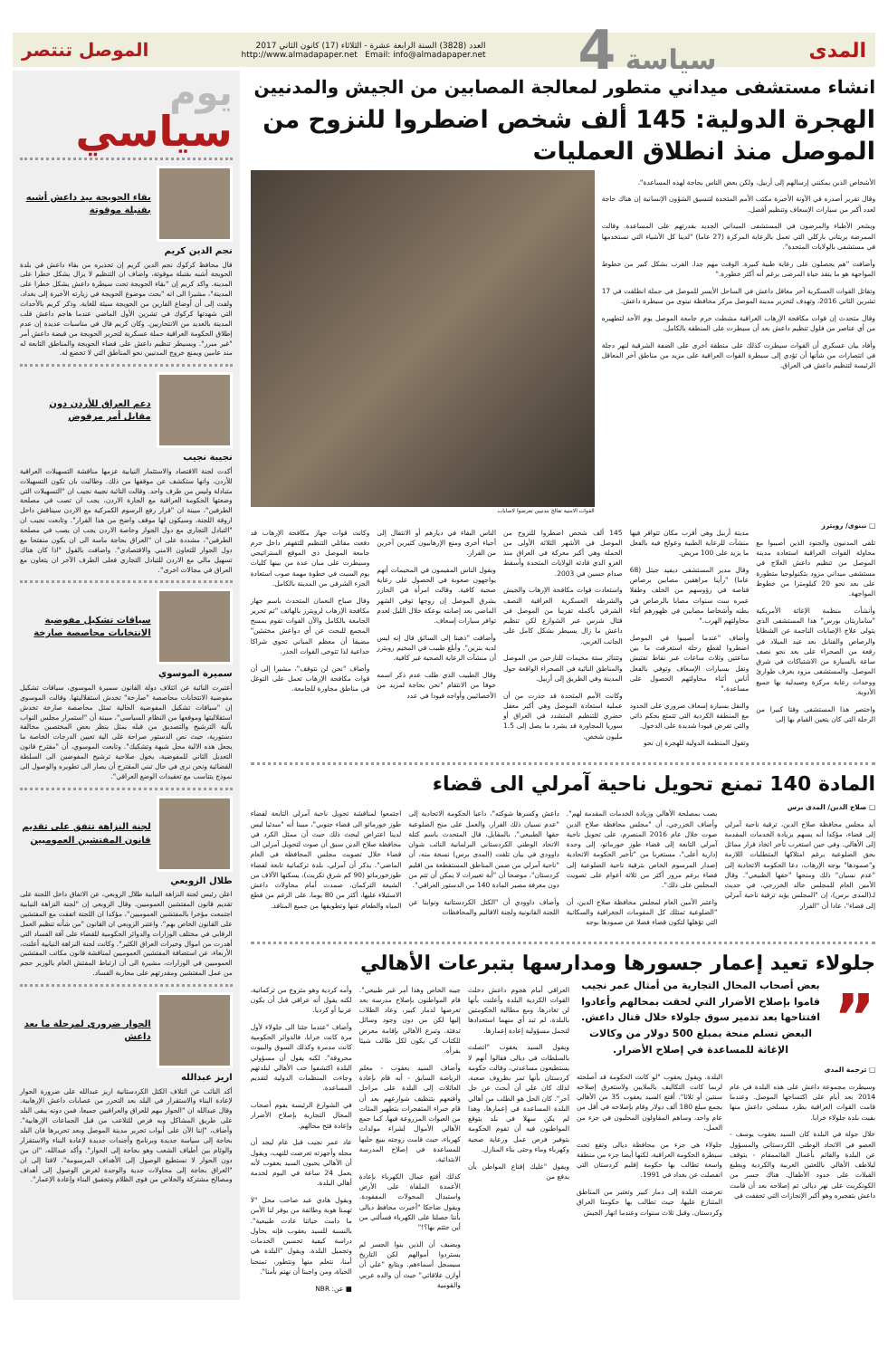المدى سياسة 4 العدد (3828) السنة الرابعة عشرة - الثلاثاء (17) كانون الثاني 2017
http://www.almadapaper.net Email: info@almadapaper.net الموصل تنتصر
انشاء مستشفى ميداني متطور لمعالجة المصابين من الجيش والمدنيين
الهجرة الدولية: 145 ألف شخص اضطروا للنزوح من الموصل منذ انطلاق العمليات
الأشخاص الذين يمكنني إرسالهم إلى أربيل، ولكن بعض الناس بحاجة لهذه المساعدة".
وقال تقرير أصدره في الآونة الأخيرة مكتب الأمم المتحدة لتنسيق الشؤون الإنسانية إن هناك حاجة لعدد أكبر من سيارات الإسعاف وتنظيم أفضل.
ويشعر الأطباء والمرضون في المستشفى الميداني الجديد بقدرتهم على المساعدة. وقالت الممرضة بريتاني باركلي التي تعمل بالرعاية المركزة (27 عاما) "لدينا كل الأشياء التي نستخدمها في مستشفى بالولايات المتحدة".
وأضافت "هم يحصلون على رعاية طبية كبيرة. الوقت مهم جدا. القرب بشكل كبير من خطوط المواجهة هو ما ينقذ حياة المرضى برغم أنه أكثر خطورة."
وتقاتل القوات العسكرية آخر معاقل داعش في الساحل الأيسر للموصل في حملة انطلقت في 17 تشرين الثاني 2016، وتهدف لتحرير مدينة الموصل مركز محافظة نينوى من سيطرة داعش.
وقال متحدث إن قوات مكافحة الإرهاب العراقية مشطت حرم جامعة الموصل يوم الأحد لتطهيره من أي عناصر من فلول تنظيم داعش بعد أن سيطرت على المنطقة بالكامل.
وأفاد بيان عسكري أن القوات سيطرت كذلك على منطقة أخرى على الضفة الشرقية لنهر دجلة في انتصارات من شأنها أن تؤدي إلى سيطرة القوات العراقية على مزيد من مناطق آخر المعاقل الرئيسة لتنظيم داعش في العراق.
القوات الامنية تعالج مدنيين تعرضوا لاصابات
□ نينوى/ رويترز
تلقى المدنيون والجنود الذين أصيبوا مع محاولة القوات العراقية استعادة مدينة الموصل من تنظيم داعش العلاج في مستشفى ميداني مزود بتكنولوجيا متطورة على بعد نحو 20 كيلومترا من خطوط المواجهة.
وأنشأت منظمة الإغاثة الأمريكية "ساماريتان بورس" هذا المستشفى الذي يتولى علاج الإصابات الناجمة عن الشظايا والرصاص والقنابل بعد عيد الميلاد في رقعة من الصحراء على بعد نحو نصف ساعة بالسيارة من الاشتباكات في شرق الموصل. والمستشفى مزود بغرف طوارئ ووحدات رعاية مركزة وصيدلية بها جميع الأدوية.
واختصر هذا المستشفى وقتا كبيرا من الرحلة التي كان يتعين القيام بها إلى
مدينة أربيل وهي أقرب مكان تتوافر فيها منشآت للرعاية الطبية وعولج فيه بالفعل ما يزيد على 100 مريض.
وقال مدير المستشفى ديفيد جيتل (68 عاما) "رأينا مراهقين مصابين برصاص قناصة في رؤوسهم من الخلف وطفلا عمره ست سنوات مصابا بالرصاص في بطنه وأشخاصا مصابين في ظهورهم أثناء محاولتهم الهرب."
وأضاف "عندما أصيبوا في الموصل اضطروا لقطع رحلة استغرقت ما بين ساعتين وثلاث ساعات عبر نقاط تفتيش ونقل بسيارات الإسعاف وتوفي بالفعل أناس أثناء محاولتهم الحصول على مساعدة."
والنقل بسيارة إسعاف ضروري على الحدود مع المنطقة الكردية التي تتمتع بحكم ذاتي والتي تفرض قيودا شديدة على الدخول.
وتقول المنظمة الدولية للهجرة إن نحو
145 ألف شخص اضطروا للنزوح من الموصل في الأشهر الثلاثة الأولى من الحملة وهي أكبر معركة في العراق منذ الغزو الذي قادته الولايات المتحدة وأسقط صدام حسين في 2003.
واستعادت قوات مكافحة الإرهاب والجيش والشرطة العسكرية العراقية النصف الشرقي بأكمله تقريبا من الموصل في قتال شرس عبر الشوارع لكن تنظيم داعش ما زال يسيطر بشكل كامل على الجانب الغربي.
وتتناثر ستة مخيمات للنازحين من الموصل والمناطق النائية في الصحراء الواقعة حول المدينة وفي الطريق إلى أربيل.
وكانت الأمم المتحدة قد حذرت من أن عملية استعادة الموصل وهي أكبر معقل حضري للتنظيم المتشدد في العراق أو سوريا المجاورة قد يشرد ما يصل إلى 1.5 مليون شخص.
الناس البقاء في ديارهم أو الانتقال إلى أحياء أخرى ومنع الإرهابيون كثيرين آخرين من الفرار.
ويقول الناس المقيمون في المخيمات أنهم يواجهون صعوبة في الحصول على رعاية صحية كافية. وقالت امرأة في الخازر بشرق الموصل إن زوجها توفي الشهر الماضي بعد إصابته بوعكة خلال الليل لعدم توافر سيارات إسعاف.
وأضافت "ذهبنا إلى السائق قال إنه ليس لديه بنزين". وأبلغ طبيب في المخيم رويترز أن منشآت الرعاية الصحية غير كافية.
وقال الطبيب الذي طلب عدم ذكر اسمه خوفا من الانتقام "نحن بحاجة لمزيد من الأخصائيين وأواجه قيودا في عدد
وكانت قوات جهاز مكافحة الإرهاب قد دفعت مقاتلي التنظيم للتقهقر داخل حرم جامعة الموصل ذي الموقع الستراتيجي وسيطرت على مبان عدة من بينها كليات يوم السبت في خطوة مهمة صوب استعادة الجزء الشرقي من المدينة بالكامل.
وقال صباح النعمان المتحدث باسم جهاز مكافحة الإرهاب لرويترز بالهاتف "تم تحرير الجامعة بالكامل والآن القوات تقوم بمسح المجمع للبحث عن أي دواعش مختبئين" مضيفا أن معظم المباني تحوي شراكا خداعية لذا تتوخى القوات الحذر.
وأضاف "نحن لن نتوقف"، مشيرا إلى أن قوات مكافحة الإرهاب تعمل على التوغل في مناطق مجاورة للجامعة.
المادة 140 تمنع تحويل ناحية آمرلي الى قضاء
□ صلاح الدين/ المدى برس
أيد مجلس محافظة صلاح الدين، ترقية ناحية آمرلي إلى قضاء، مؤكدا أنه يسهم بزيادة الخدمات المقدمة إلى الأهالي. وفي حين استغرب تأخر اتخاذ قرار مماثل بحق الضلوعية برغم امتلاكها المتطلبات اللازمة و"صمودها" بوجه الإرهاب، دعا الحكومة الاتحادية إلى "عدم نسيان" ذلك ومنحها "حقها الطبيعي". وقال الأمين العام للمجلس خالد الخزرجي، في حديث لـ(المدى برس)، إن "المجلس يؤيد ترقية ناحية آمرلي إلى قضاء"، عادا أن "القرار
يصب بمصلحة الأهالي وزيادة الخدمات المقدمة لهم". وأضاف الخزرجي، أن "مجلس محافظة صلاح الدين صوت خلال عام 2016 المنصرم، على تحويل ناحية آمرلي التابعة إلى قضاء طوز خورماتو، إلى وحدة إدارية أعلى"، مستغربا من "تأخير الحكومة الاتحادية إصدار المرسوم الخاص بترقية ناحية الضلوعية إلى قضاء برغم مرور أكثر من ثلاثة أعوام على تصويت المجلس على ذلك".
واعتبر الأمين العام لمجلس محافظة صلاح الدين، أن "الضلوعية تمتلك كل المقومات الجغرافية والسكانية التي تؤهلها لتكون قضاء فضلا عن صمودها بوجه
داعش وكسرها شوكته"، داعيا الحكومة الاتحادية إلى "عدم نسيان ذلك القرار، والعمل على منح الضلوعية حقها الطبيعي". بالمقابل، قال المتحدث باسم كتلة الاتحاد الوطني الكردستاني البرلمانية النائب شوان داوودي في بيان تلقت (المدى برس) نسخة منه، أن "ناحية آمرلي من ضمن المناطق المستقطعة من اقليم كردستان"، موضحا أن "أية تغييرات لا يمكن أن تتم من دون معرفة مصير المادة 140 من الدستور العراقي".
وأضاف داوودي أن "الكتل الكردستانية ونوابنا عن اللجنة القانونية ولجنة الاقاليم والمحافظات
اجتمعوا لمناقشة تحويل ناحية آمرلي التابعة لقضاء طوز خورماتو الى قضاء جنوبي"، مبينا أنه "مبدئيا ليس لدينا اعتراض لبحث ذلك حيث أن ممثل الكرد في محافظة صلاح الدين سبق أن صوت لتحويل آمرلي الى قضاء خلال تصويت مجلس المحافظة في العام الماضي". يذكر أن آمرلي، بلدة تركمانية تابعة لقضاء طوزخورماتو (90 كم شرق تكريت)، يسكنها الآلاف من الشيعة التركمان، صمدت أمام محاولات داعش الاستيلاء عليها، أكثر من 80 يوما، على الرغم من قطع المياه والطعام عنها وتطويقها من جميع المنافذ.
جلولاء تعيد إعمار جسورها ومدارسها بتبرعات الأهالي
”
بعض أصحاب المحال التجارية من أمثال عمر نجيب قاموا بإصلاح الأضرار التي لحقت بمحالهم وأعادوا افتتاحها بعد تدمير سوق جلولاء خلال قتال داعش. البعض تسلم منحة بمبلغ 500 دولار من وكالات الإغاثة للمساعدة في إصلاح الأضرار.
□ ترجمة المدى
وسيطرت مجموعة داعش على هذه البلدة في عام 2014 بعد أيام على اكتساحها الموصل. وعندما قامت القوات العراقية بطرد مسلحي داعش منها بقيت بلدة جلولاء خرابا.
خلال جولة في البلدة كان السيد يعقوب يوسف - العضو في الاتحاد الوطني الكردستاني والمسؤول عن البلدة والقائم بأعمال القائممقام - يتوقف ليلاطف الأهالي باللغتين العربية والكردية ويطبع القبلات على خدود الأطفال. هناك جسر من الكونكريت على نهر ديالى تم إصلاحه بعد أن قامت داعش بتفجيره وهو أكبر الإنجازات التي تحققت في
البلدة. ويقول يعقوب "لو كانت الحكومة قد أصلحته لربما كانت التكاليف بالملايين ولاستغرق إصلاحه سنتين أو ثلاثا". أقنع السيد يعقوب 35 من الأهالي بجمع مبلغ 180 ألف دولار وقام بإصلاحه في أقل من عام واحد، وساهم المقاولون المحليون في جزء من العمل.
جلولاء هي جزء من محافظة ديالى وتقع تحت سيطرة الحكومة العراقية، لكنها أيضا جزء من منطقة واسعة تطالب بها حكومة إقليم كردستان التي انفصلت عن بغداد في 1991.
تعرضت البلدة إلى دمار كبير وتعتبر من المناطق المتنازع عليها، حيث تطالب بها حكومتا العراق وكردستان. وقبل ثلاث سنوات وعندما انهار الجيش
العراقي أمام هجوم داعش دخلت القوات الكردية البلدة وأعلنت بأنها لن تغادرها. ومع مطالبة الحكومتين بالبلدة، لم تبد أي منهما استعدادها لتحمل مسؤولية إعادة إعمارها.
ويقول السيد يعقوب "اتصلت بالسلطات في ديالى فقالوا أنهم لا يستطيعون مساعدتي، وقالت حكومة كردستان بأنها تمر بظروف صعبة، لذلك كان علي أن أبحث عن حل آخر". كان الحل هو الطلب من أهالي البلدة المساعدة في إعمارها، وهذا لم يكن سهلا في بلد يتوقع المواطنون فيه أن تقوم الحكومة بتوفير فرص عمل ورعاية صحية وكهرباء وماء وحتى بناء المنازل.
ويقول "عليك إقناع المواطن بأن يدفع من
جيبه الخاص وهذا أمر غير طبيعي". قام المواطنون بإصلاح مدرسة بعد تعرضها لدمار كبير، وعاد الطلاب إليها لكن من دون وجود وسائل تدفئة. وتبرع الأهالي بإقامة معرض للكتاب كي يكون لكل طالب شيئا يقرأه.
وأضاف السيد يعقوب - معلم الرياضة السابق - أنه قام بإعادة العائلات إلى البلدة على مراحل وأقنعهم بتنظيف شوارعهم بعد أن قام خبراء المتفجرات بتطهير المئات من العبوات المزروعة فيها. كما جمع الأهالي الأموال لشراء مولدات كهرباء، حيث قامت زوجته ببيع حليها للمساعدة في إصلاح المدرسة الابتدائية.
كذلك أقنع عمال الكهرباء بإعادة الأعمدة الملقاة على الأرض واستبدال المحولات المفقودة. ويقول ضاحكا "أخبرت محافظ ديالى بأننا حصلنا على الكهرباء فسألني من أين جئتم بها؟!"
ويضيف أن الذين بنوا الجسر لم يستردوا أموالهم لكن التاريخ سيسجل أسماءهم. ويتابع "علي أن أوازن علاقاتي" حيث أن والده عربي والقومية
وأمه كردية وهو متزوج من تركمانية، لكنه يقول أنه عراقي قبل أن يكون عربيا أو كرديا.
وأضاف "عندما جئنا الى جلولاء لأول مرة كانت خرابا، فالدوائر الحكومية كانت مدمرة وكذلك السوق والبيوت محروقة". لكنه يقول أن مسؤولي البلدة اكتشفوا حب الأهالي لبلدتهم وجاءت المنظمات الدولية لتقديم المساعدة.
في الشوارع الرئيسة يقوم أصحاب المحال التجارية بإصلاح الأضرار وإعادة فتح محالهم.
عاد عمر نجيب قبل عام ليجد أن محله وأجهزته تعرضت للنهب، ويقول أن الأهالي يحبون السيد يعقوب لأنه يعمل 24 ساعة في اليوم لخدمة أهالي البلدة.
ويقول هادي عبد صاحب محل "لا تهمنا هوية وطائفة من يوفر لنا الأمن ما دامت حياتنا عادت طبيعية". بالنسبة للسيد يعقوب فإنه يحاول دراسة كيفية تحسين الخدمات وتجميل البلدة. ويقول "البلدة هي أمنا، نتعلم منها ونتطور، تمنحنا الحياة، ومن واجبنا أن نهتم بأمنا".
■ عن: NBR
يوم
سياسي
بقاء الحويجة بيد داعش أشبه بقنبلة موقوتة
نجم الدين كريم
قال محافظ كركوك نجم الدين كريم إن تحذيره من بقاء داعش في بلدة الحويجة أشبه بقنبلة موقوتة، واضاف ان التنظيم لا يزال يشكل خطرا على المدينة. واكد كريم إن "بقاء الحويجة تحت سيطرة داعش يشكل خطرا على المدينة"، مشيرا الى انه "بحث موضوع الحويجة في زيارته الأخيرة إلى بغداد، ولفت إلى أن أوضاع الفارين من الحويجة سيئة للغاية. وذكر كريم بالأحداث التي شهدتها كركوك في تشرين الأول الماضي عندما هاجم داعش قلب المدينة بالعديد من الانتحاريين. وكان كريم قال في مناسبات عديدة إن عدم إطلاق الحكومة العراقية حملة عسكرية لتحرير الحويجة من قبضة داعش أمر "غير مبرر". ويسيطر تنظيم داعش على قضاء الحويجة والمناطق التابعة له منذ عامين ويمنع خروج المدنيين نحو المناطق التي لا تخضع له.
دعم العراق للأردن دون مقابل أمر مرفوض
نجيبة نجيب
أكدت لجنة الاقتصاد والاستثمار النيابية عزمها مناقشة التسهيلات العراقية للأردن، وانها ستكشف عن موقفها من ذلك. وطالبت بان تكون التسهيلات متبادلة وليس من طرف واحد. وقالت النائبة نجيبة نجيب ان "التسهيلات التي وضعتها الحكومة العراقية مع الجارة الاردن، يجب ان تصب في مصلحة الطرفين"، مبينة ان "قرار رفع الرسوم الكمركية مع الاردن سيناقش داخل اروقة اللجنة، وسيكون لها موقف واضح من هذا القرار". وتابعت نجيب ان "التبادل التجاري مع دول الجوار وخاصة الاردن يجب ان يصب في مصلحة الطرفين"، مشددة على ان "العراق بحاجة ماسة الى ان يكون منفتحا مع دول الجوار للتعاون الامني والاقتصادي". واضافت بالقول "اذا كان هناك تسهيل مالي مع الاردن للتبادل التجاري فعلى الطرف الآخر ان يتعاون مع العراق في مجالات اخرى".
سياقات تشكيل مفوضية الانتخابات محاصصة صارخة
سميرة الموسوي
أعتبرت النائبة عن ائتلاف دولة القانون سميرة الموسوي، سياقات تشكيل مفوضية الانتخابات محاصصة "صارخة" تخدش استقلاليتها. وقالت الموسوي إن "سياقات تشكيل المفوضية الحالية تمثل محاصصة صارخة تخدش استقلاليتها وموقعها من النظام السياسي"، مبينة أن "استمرار مجلس النواب بآلية الترشيح والتصديق من قبله يمثل بنظر بعض المختصين مخالفة دستورية، حيث نص الدستور صراحة على الية تعيين الدرجات الخاصة ما يجعل هذه الالية محل شبهة وتشكيك". وتابعت الموسوي، أن "مقترح قانون التعديل الثاني للمفوضية، يخول صلاحية ترشيح المفوضين الى السلطة القضائية ونحن نرى في حال تبني المقترح أن يصار الى تطويره والوصول الى نموذج يتناسب مع تعقيدات الوضع العراقي".
لجنة النزاهة تتفق على تقديم قانون المفتشين العموميين
طلال الزوبعي
اعلن رئيس لجنة النزاهة النيابية طلال الزوبعي، عن الاتفاق داخل اللجنة على تقديم قانون المفتشين العموميين. وقال الزوبعي إن "لجنة النزاهة النيابية اجتمعت مؤخرا بالمفتشين العموميين"، مؤكدا ان اللجنة اتفقت مع المفتشين على القانون الخاص بهم". واعتبر الزوبعي ان القانون "من شأنه تنظيم العمل الرقابي في مختلف الوزارات والدوائر الحكومية للقضاء على آفة الفساد التي أهدرت من اموال وخيرات العراق الكثير". وكانت لجنة النزاهة النيابية أعلنت، الأربعاء، عن استضافة المفتشين العموميين لمناقشة قانون مكاتب المفتشين العموميين في الوزارات، مشيرة الى أن ارتباط المفتش العام بالوزير حجم من عمل المفتشين ومقدرتهم على محاربة الفساد.
الحوار ضروري لمرحلة ما بعد داعش
اريز عبدالله
أكد النائب عن ائتلاف الكتل الكردستانية اريز عبدالله على ضرورة الحوار لإعادة البناء والاستقرار في البلد بعد التحرر من عصابات داعش الإرهابية. وقال عبدالله ان "الحوار مهم للعراق والعراقيين جميعا، فمن دونه يبقى البلد على طريق المشاكل وبه فرص للتلاعب من قبل الجماعات الإرهابية". وأضاف، "إننا الآن على أبواب تحرير مدينة الموصل وبعد تحريرها فان البلد بحاجة إلى سياسة جديدة وبرنامج وأجندات جديدة لإعادة البناء والاستقرار والوئام بين أطياف الشعب وهو بحاجة إلى الحوار". وأكد عبدالله، "ان من دون الحوار لا نستطيع الوصول إلى الأهداف المرسومة"، لافتا إلى ان "العراق بحاجة إلى محاولات جدية والوحدة لغرض الوصول إلى أهداف ومصالح مشتركة والخلاص من قوى الظلام وتحقيق البناء وإعادة الإعمار".